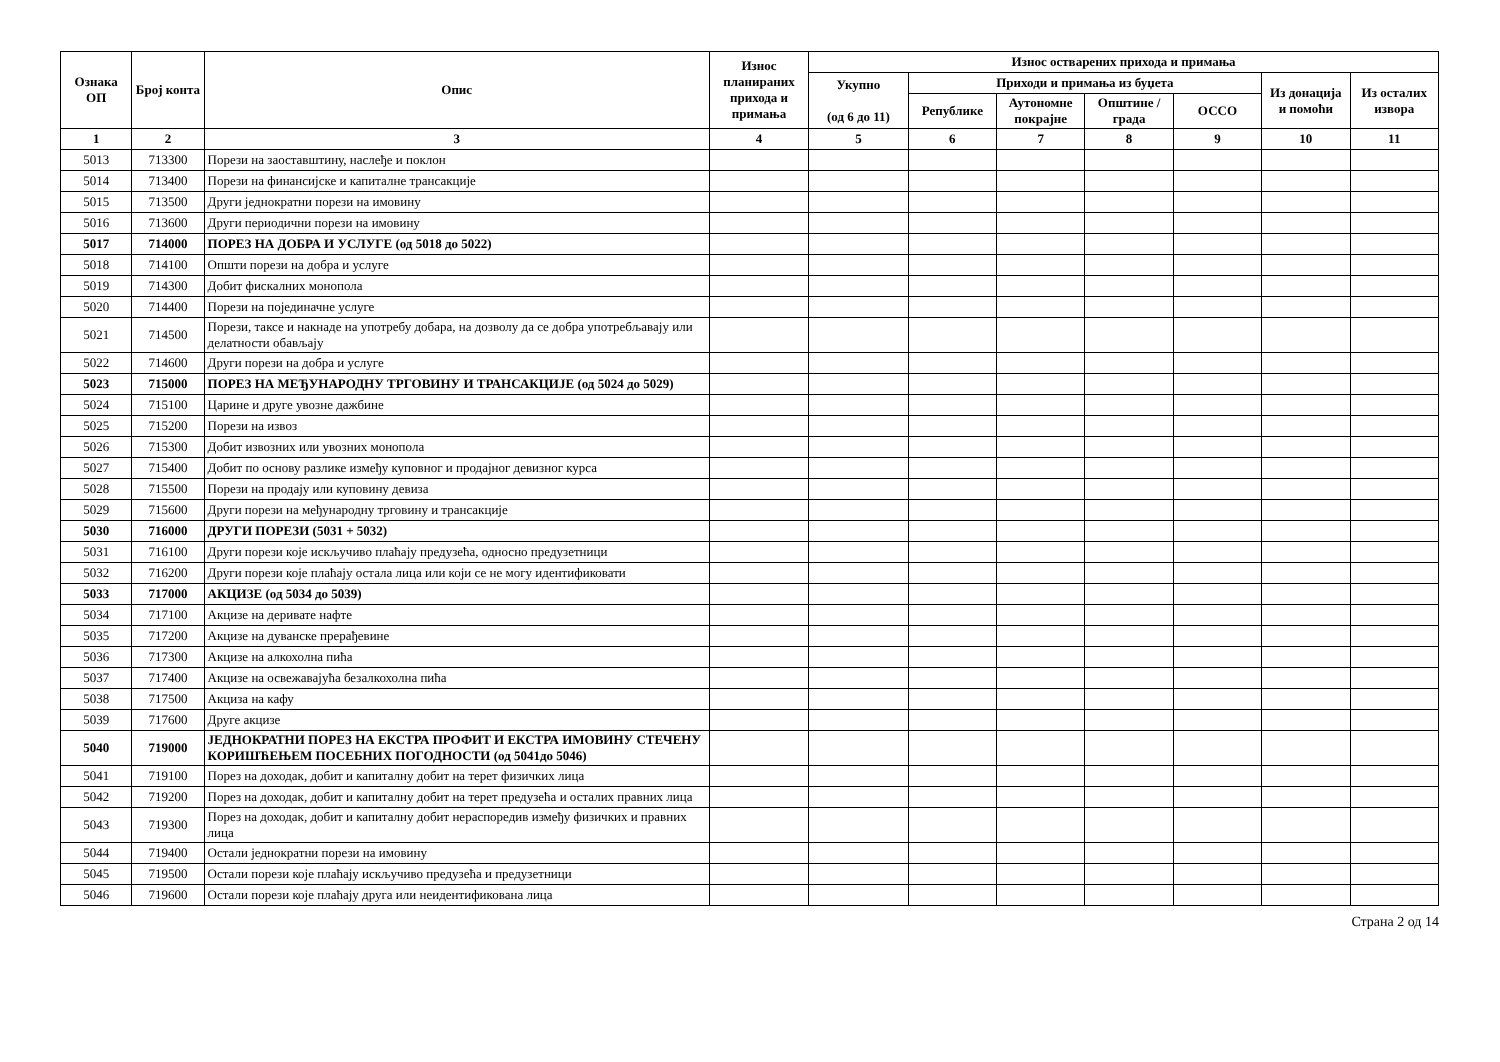| Ознака ОП | Број конта | Опис | Износ планираних прихода и примања | Износ остварених прихода и примања | | | | | | |
| --- | --- | --- | --- | --- | --- | --- | --- | --- | --- | --- |
| | | | | Укупно (од 6 до 11) | Приходи и примања из буџета | | | | Из донација и помоћи | Из осталих извора |
| | | | | | Републике | Аутономне покрајне | Општине / града | ОССО | | |
| 1 | 2 | 3 | 4 | 5 | 6 | 7 | 8 | 9 | 10 | 11 |
| 5013 | 713300 | Порези на заоставштину, наслеђе и поклон | | | | | | | | |
| 5014 | 713400 | Порези на финансијске и капиталне трансакције | | | | | | | | |
| 5015 | 713500 | Други једнократни порези на имовину | | | | | | | | |
| 5016 | 713600 | Други периодични порези на имовину | | | | | | | | |
| 5017 | 714000 | ПОРЕЗ НА ДОБРА И УСЛУГЕ (од 5018 до 5022) | | | | | | | | |
| 5018 | 714100 | Општи порези на добра и услуге | | | | | | | | |
| 5019 | 714300 | Добит фискалних монопола | | | | | | | | |
| 5020 | 714400 | Порези на појединачне услуге | | | | | | | | |
| 5021 | 714500 | Порези, таксе и накнаде на употребу добара, на дозволу да се добра употребљавају или делатности обављају | | | | | | | | |
| 5022 | 714600 | Други порези на добра и услуге | | | | | | | | |
| 5023 | 715000 | ПОРЕЗ НА МЕЂУНАРОДНУ ТРГОВИНУ И ТРАНСАКЦИЈЕ (од 5024 до 5029) | | | | | | | | |
| 5024 | 715100 | Царине и друге увозне дажбине | | | | | | | | |
| 5025 | 715200 | Порези на извоз | | | | | | | | |
| 5026 | 715300 | Добит извозних или увозних монопола | | | | | | | | |
| 5027 | 715400 | Добит по основу разлике између куповног и продајног девизног курса | | | | | | | | |
| 5028 | 715500 | Порези на продају или куповину девиза | | | | | | | | |
| 5029 | 715600 | Други порези на међународну трговину и трансакције | | | | | | | | |
| 5030 | 716000 | ДРУГИ ПОРЕЗИ (5031 + 5032) | | | | | | | | |
| 5031 | 716100 | Други порези које искључиво плаћају предузећа, односно предузетници | | | | | | | | |
| 5032 | 716200 | Други порези које плаћају остала лица или који се не могу идентификовати | | | | | | | | |
| 5033 | 717000 | АКЦИЗЕ (од 5034 до 5039) | | | | | | | | |
| 5034 | 717100 | Акцизе на деривате нафте | | | | | | | | |
| 5035 | 717200 | Акцизе на дуванске прерађевине | | | | | | | | |
| 5036 | 717300 | Акцизе на алкохолна пића | | | | | | | | |
| 5037 | 717400 | Акцизе на освежавајућа безалкохолна пића | | | | | | | | |
| 5038 | 717500 | Акциза на кафу | | | | | | | | |
| 5039 | 717600 | Друге акцизе | | | | | | | | |
| 5040 | 719000 | ЈЕДНОКРАТНИ ПОРЕЗ НА ЕКСТРА ПРОФИТ И ЕКСТРА ИМОВИНУ СТЕЧЕНУ КОРИШЋЕЊЕМ ПОСЕБНИХ ПОГОДНОСТИ (од 5041до 5046) | | | | | | | | |
| 5041 | 719100 | Порез на доходак, добит и капиталну добит на терет физичких лица | | | | | | | | |
| 5042 | 719200 | Порез на доходак, добит и капиталну добит на терет предузећа и осталих правних лица | | | | | | | | |
| 5043 | 719300 | Порез на доходак, добит и капиталну добит нераспоредив између физичких и правних лица | | | | | | | | |
| 5044 | 719400 | Остали једнократни порези на имовину | | | | | | | | |
| 5045 | 719500 | Остали порези које плаћају искључиво предузећа и предузетници | | | | | | | | |
| 5046 | 719600 | Остали порези које плаћају друга или неидентификована лица | | | | | | | | |
Страна 2 од 14